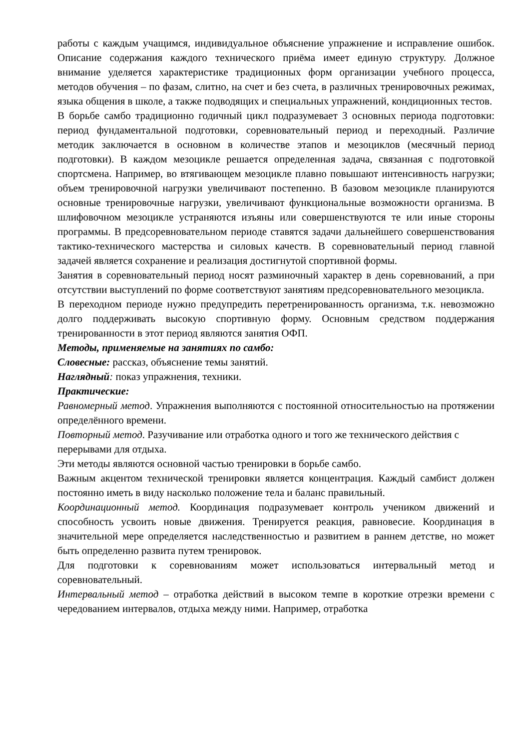работы с каждым учащимся, индивидуальное объяснение упражнение и исправление ошибок. Описание содержания каждого технического приёма имеет единую структуру. Должное внимание уделяется характеристике традиционных форм организации учебного процесса, методов обучения – по фазам, слитно, на счет и без счета, в различных тренировочных режимах, языка общения в школе, а также подводящих и специальных упражнений, кондиционных тестов.
В борьбе самбо традиционно годичный цикл подразумевает 3 основных периода подготовки: период фундаментальной подготовки, соревновательный период и переходный. Различие методик заключается в основном в количестве этапов и мезоциклов (месячный период подготовки). В каждом мезоцикле решается определенная задача, связанная с подготовкой спортсмена. Например, во втягивающем мезоцикле плавно повышают интенсивность нагрузки; объем тренировочной нагрузки увеличивают постепенно. В базовом мезоцикле планируются основные тренировочные нагрузки, увеличивают функциональные возможности организма. В шлифовочном мезоцикле устраняются изъяны или совершенствуются те или иные стороны программы. В предсоревновательном периоде ставятся задачи дальнейшего совершенствования тактико-технического мастерства и силовых качеств. В соревновательный период главной задачей является сохранение и реализация достигнутой спортивной формы.
Занятия в соревновательный период носят разминочный характер в день соревнований, а при отсутствии выступлений по форме соответствуют занятиям предсоревновательного мезоцикла.
В переходном периоде нужно предупредить перетренированность организма, т.к. невозможно долго поддерживать высокую спортивную форму. Основным средством поддержания тренированности в этот период являются занятия ОФП.
Методы, применяемые на занятиях по самбо:
Словесные: рассказ, объяснение темы занятий.
Наглядный: показ упражнения, техники.
Практические:
Равномерный метод. Упражнения выполняются с постоянной относительностью на протяжении определённого времени.
Повторный метод. Разучивание или отработка одного и того же технического действия с перерывами для отдыха.
Эти методы являются основной частью тренировки в борьбе самбо.
Важным акцентом технической тренировки является концентрация. Каждый самбист должен постоянно иметь в виду насколько положение тела и баланс правильный.
Координационный метод. Координация подразумевает контроль учеником движений и способность усвоить новые движения. Тренируется реакция, равновесие. Координация в значительной мере определяется наследственностью и развитием в раннем детстве, но может быть определенно развита путем тренировок.
Для подготовки к соревнованиям может использоваться интервальный метод и соревновательный.
Интервальный метод – отработка действий в высоком темпе в короткие отрезки времени с чередованием интервалов, отдыха между ними. Например, отработка